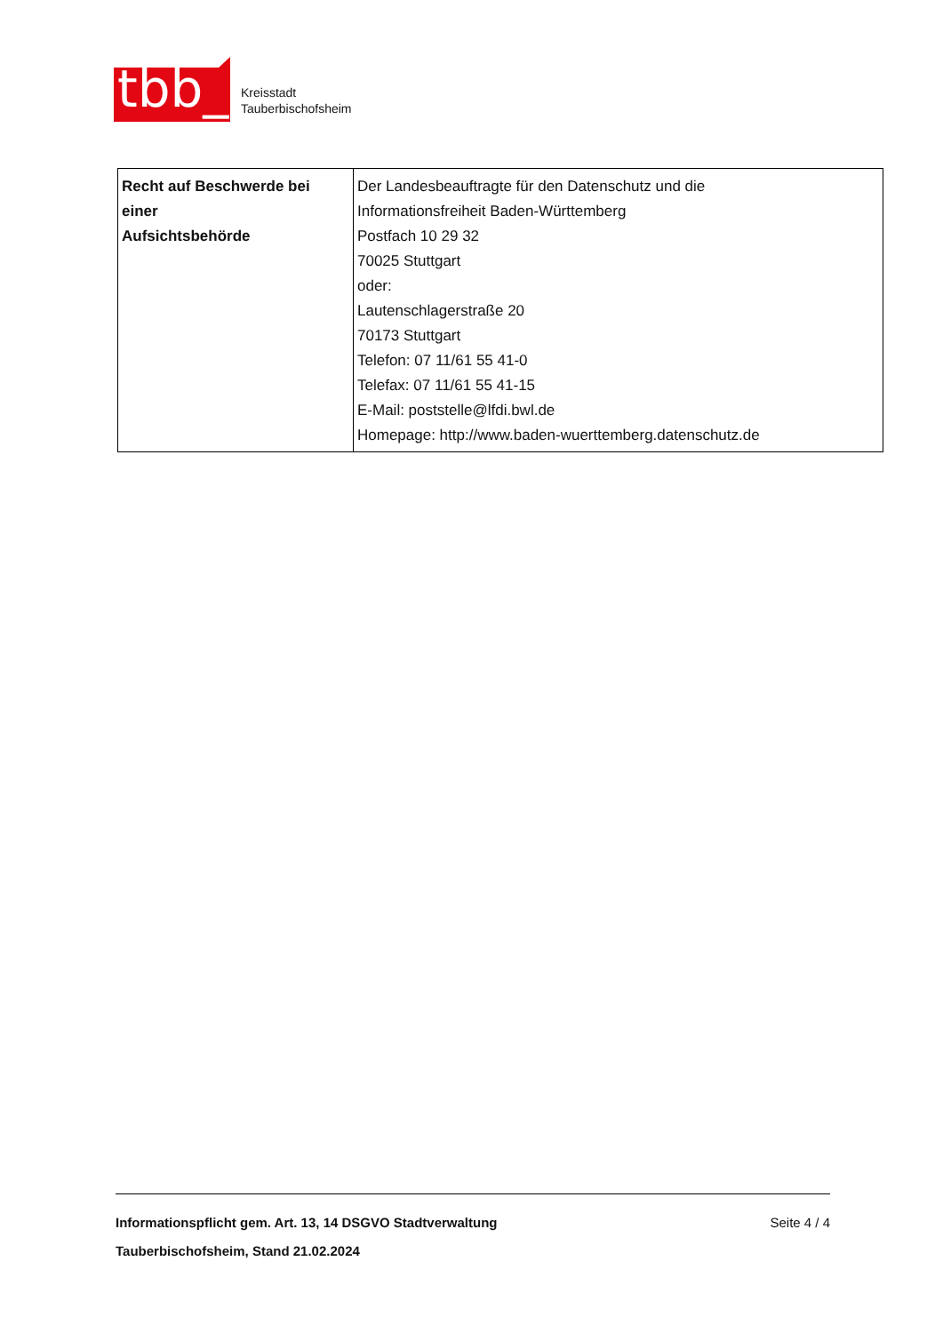tbb_
Kreisstadt
Tauberbischofsheim
| Recht auf Beschwerde bei einer Aufsichtsbehörde | Der Landesbeauftragte für den Datenschutz und die Informationsfreiheit Baden-Württemberg Postfach 10 29 32 70025 Stuttgart oder: Lautenschlagerstraße 20 70173 Stuttgart Telefon: 07 11/61 55 41-0 Telefax: 07 11/61 55 41-15 E-Mail: poststelle@lfdi.bwl.de Homepage: http://www.baden-wuerttemberg.datenschutz.de |
Informationspflicht gem. Art. 13, 14 DSGVO Stadtverwaltung Tauberbischofsheim, Stand 21.02.2024 Seite 4 / 4